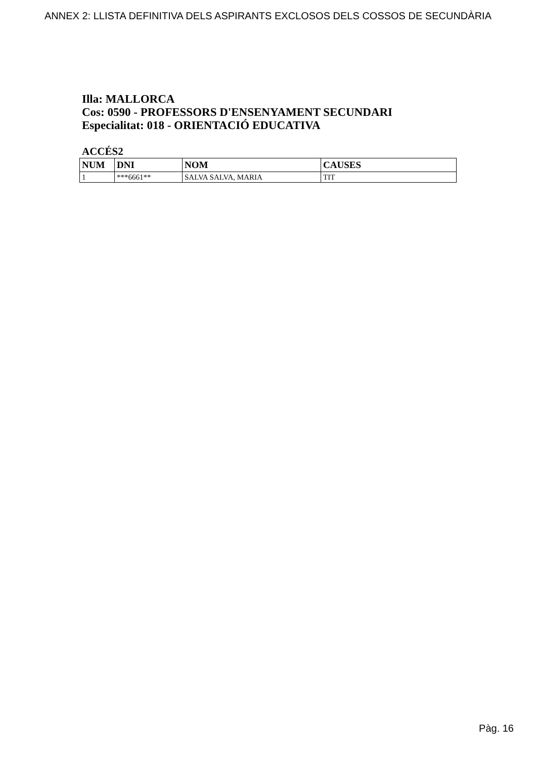ANNEX 2: LLISTA DEFINITIVA DELS ASPIRANTS EXCLOSOS DELS COSSOS DE SECUNDÀRIA
Illa: MALLORCA
Cos: 0590 - PROFESSORS D'ENSENYAMENT SECUNDARI
Especialitat: 018 - ORIENTACIÓ EDUCATIVA
ACCÉS2
| NUM | DNI | NOM | CAUSES |
| --- | --- | --- | --- |
| 1 | ***6661** | SALVA SALVA, MARIA | TIT |
Pàg. 16